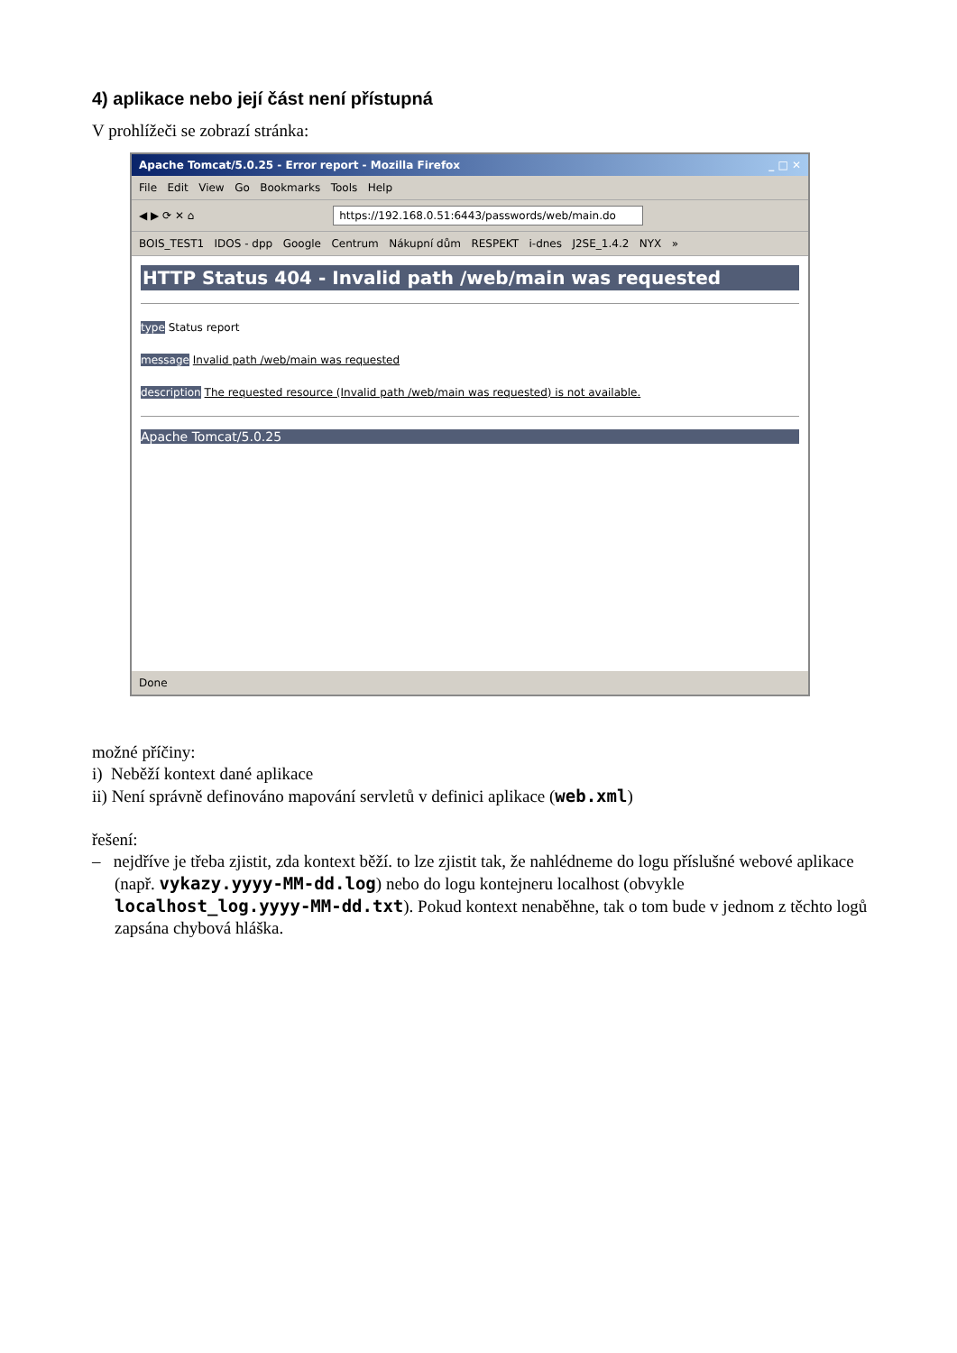4) aplikace nebo její část není přístupná
V prohlížeči se zobrazí stránka:
Apache Tomcat/5.0.25 - Error report - Mozilla Firefox _ □ ✕
File Edit View Go Bookmarks Tools Help
◀ ▶ ⟳ ✕ ⌂ https://192.168.0.51:6443/passwords/web/main.do
BOIS_TEST1 IDOS - dpp Google Centrum Nákupní dům RESPEKT i-dnes J2SE_1.4.2 NYX »
HTTP Status 404 - Invalid path /web/main was requested
type Status report
message Invalid path /web/main was requested
description The requested resource (Invalid path /web/main was requested) is not available.
Apache Tomcat/5.0.25
Done
možné příčiny:
i) Neběží kontext dané aplikace
ii) Není správně definováno mapování servletů v definici aplikace (web.xml)
řešení:
– nejdříve je třeba zjistit, zda kontext běží. to lze zjistit tak, že nahlédneme do logu příslušné webové aplikace (např. vykazy.yyyy-MM-dd.log) nebo do logu kontejneru localhost (obvykle localhost_log.yyyy-MM-dd.txt). Pokud kontext nenaběhne, tak o tom bude v jednom z těchto logů zapsána chybová hláška.